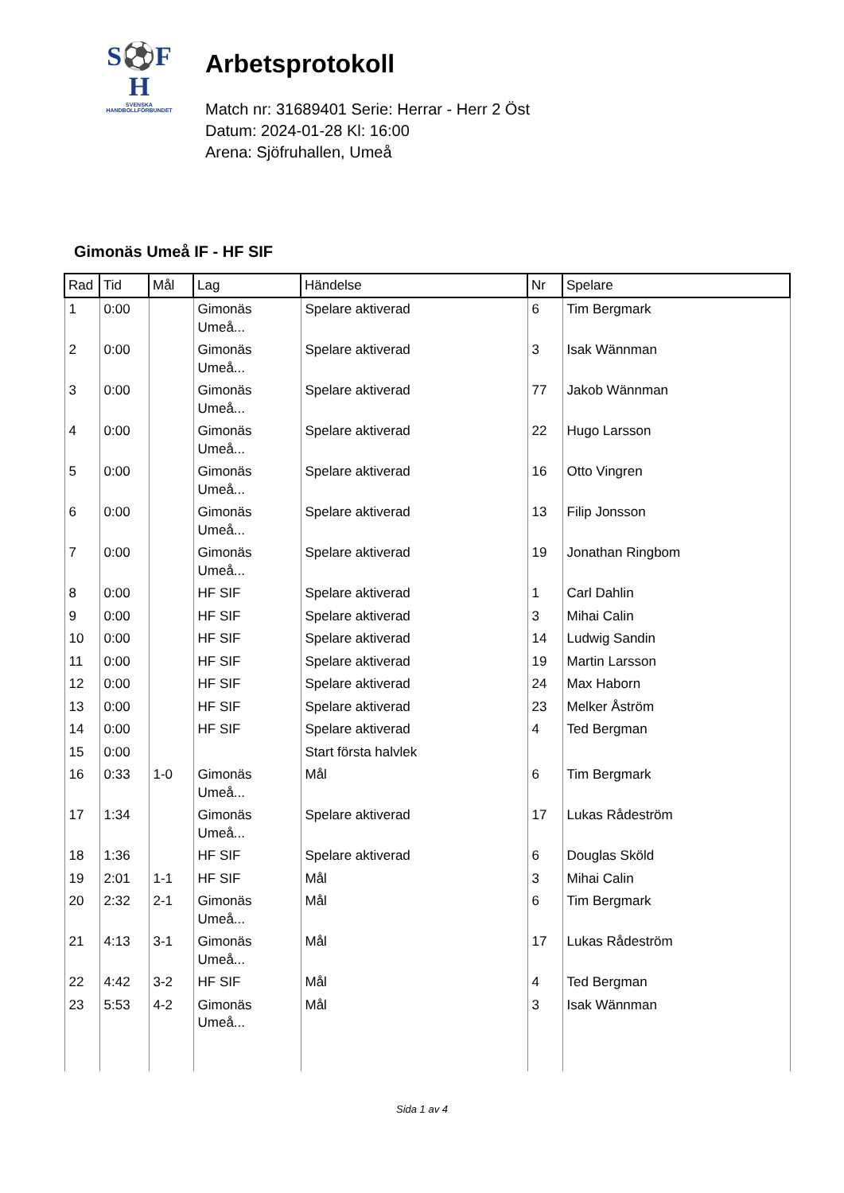S⚽F
H
SVENSKA
HANDBOLLFÖRBUNDET
Arbetsprotokoll
Match nr: 31689401 Serie: Herrar - Herr 2 Öst
Datum: 2024-01-28 Kl: 16:00
Arena: Sjöfruhallen, Umeå
Gimonäs Umeå IF - HF SIF
| Rad | Tid | Mål | Lag | Händelse | Nr | Spelare |
| --- | --- | --- | --- | --- | --- | --- |
| 1 | 0:00 | | Gimonäs Umeå... | Spelare aktiverad | 6 | Tim Bergmark |
| 2 | 0:00 | | Gimonäs Umeå... | Spelare aktiverad | 3 | Isak Wännman |
| 3 | 0:00 | | Gimonäs Umeå... | Spelare aktiverad | 77 | Jakob Wännman |
| 4 | 0:00 | | Gimonäs Umeå... | Spelare aktiverad | 22 | Hugo Larsson |
| 5 | 0:00 | | Gimonäs Umeå... | Spelare aktiverad | 16 | Otto Vingren |
| 6 | 0:00 | | Gimonäs Umeå... | Spelare aktiverad | 13 | Filip Jonsson |
| 7 | 0:00 | | Gimonäs Umeå... | Spelare aktiverad | 19 | Jonathan Ringbom |
| 8 | 0:00 | | HF SIF | Spelare aktiverad | 1 | Carl Dahlin |
| 9 | 0:00 | | HF SIF | Spelare aktiverad | 3 | Mihai Calin |
| 10 | 0:00 | | HF SIF | Spelare aktiverad | 14 | Ludwig Sandin |
| 11 | 0:00 | | HF SIF | Spelare aktiverad | 19 | Martin Larsson |
| 12 | 0:00 | | HF SIF | Spelare aktiverad | 24 | Max Haborn |
| 13 | 0:00 | | HF SIF | Spelare aktiverad | 23 | Melker Åström |
| 14 | 0:00 | | HF SIF | Spelare aktiverad | 4 | Ted Bergman |
| 15 | 0:00 | | | Start första halvlek | | |
| 16 | 0:33 | 1-0 | Gimonäs Umeå... | Mål | 6 | Tim Bergmark |
| 17 | 1:34 | | Gimonäs Umeå... | Spelare aktiverad | 17 | Lukas Rådeström |
| 18 | 1:36 | | HF SIF | Spelare aktiverad | 6 | Douglas Sköld |
| 19 | 2:01 | 1-1 | HF SIF | Mål | 3 | Mihai Calin |
| 20 | 2:32 | 2-1 | Gimonäs Umeå... | Mål | 6 | Tim Bergmark |
| 21 | 4:13 | 3-1 | Gimonäs Umeå... | Mål | 17 | Lukas Rådeström |
| 22 | 4:42 | 3-2 | HF SIF | Mål | 4 | Ted Bergman |
| 23 | 5:53 | 4-2 | Gimonäs Umeå... | Mål | 3 | Isak Wännman |
Sida 1 av 4